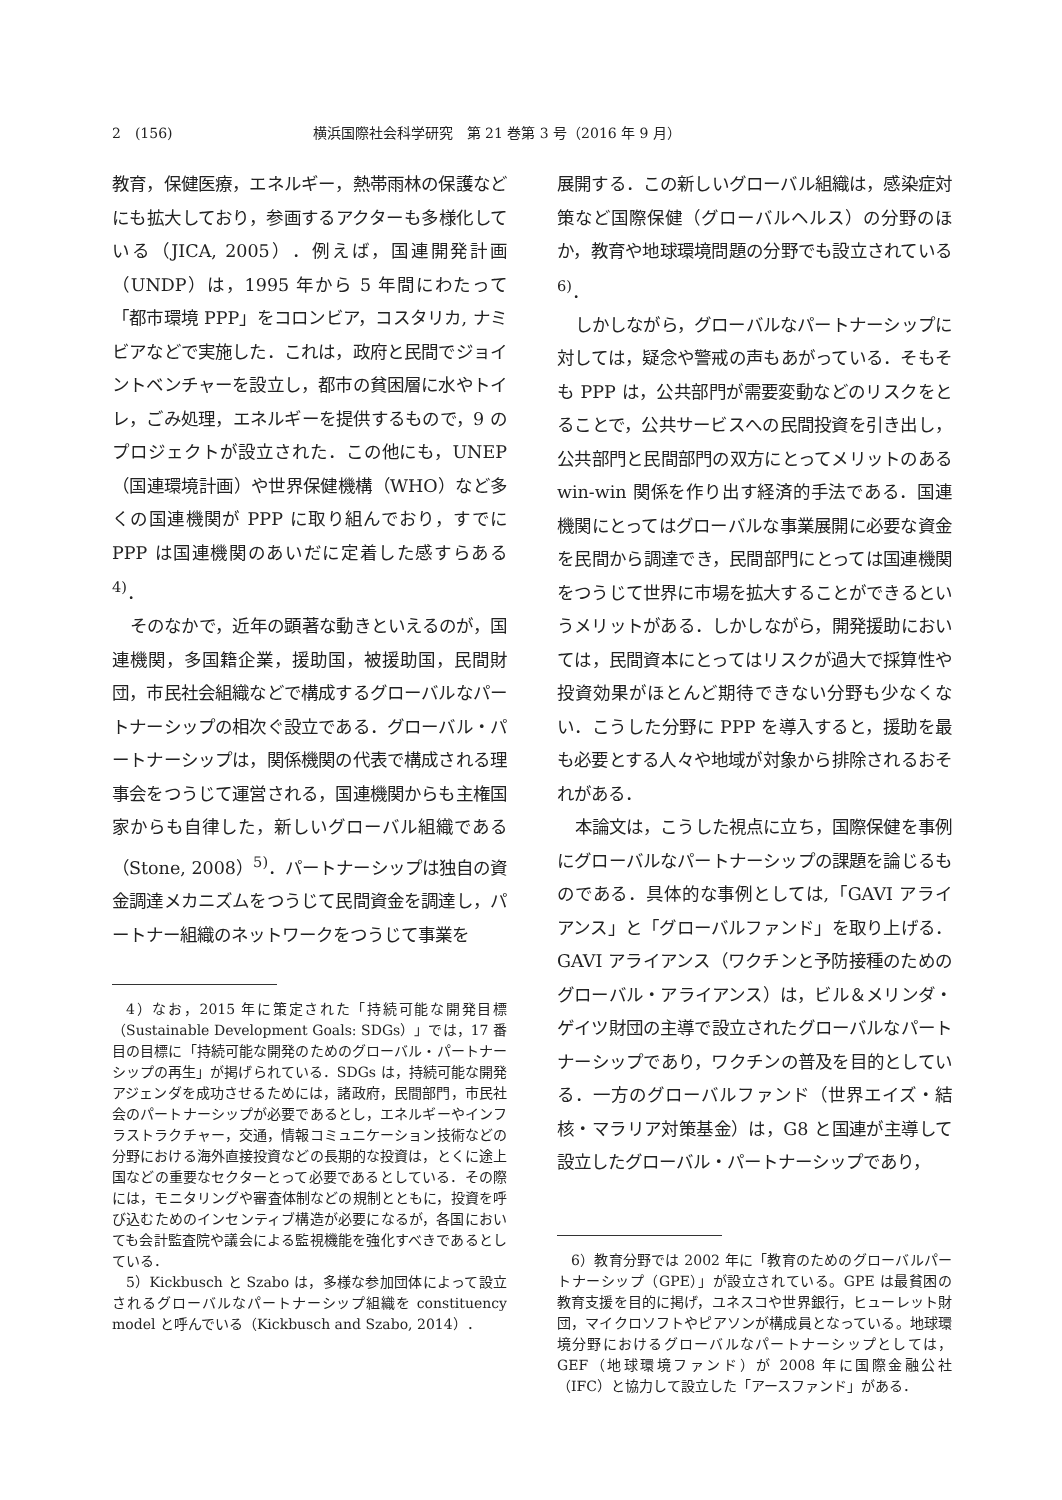2　(156) 横浜国際社会科学研究　第 21 巻第 3 号（2016 年 9 月）
教育，保健医療，エネルギー，熱帯雨林の保護などにも拡大しており，参画するアクターも多様化している（JICA, 2005）．例えば，国連開発計画（UNDP）は，1995 年から 5 年間にわたって「都市環境 PPP」をコロンビア，コスタリカ, ナミビアなどで実施した．これは，政府と民間でジョイントベンチャーを設立し，都市の貧困層に水やトイレ，ごみ処理，エネルギーを提供するもので，9 のプロジェクトが設立された．この他にも，UNEP（国連環境計画）や世界保健機構（WHO）など多くの国連機関が PPP に取り組んでおり，すでに PPP は国連機関のあいだに定着した感すらある<sup>4)</sup>．
そのなかで，近年の顕著な動きといえるのが，国連機関，多国籍企業，援助国，被援助国，民間財団，市民社会組織などで構成するグローバルなパートナーシップの相次ぐ設立である．グローバル・パートナーシップは，関係機関の代表で構成される理事会をつうじて運営される，国連機関からも主権国家からも自律した，新しいグローバル組織である（Stone, 2008）<sup>5)</sup>．パートナーシップは独自の資金調達メカニズムをつうじて民間資金を調達し，パートナー組織のネットワークをつうじて事業を
4）なお，2015 年に策定された「持続可能な開発目標（Sustainable Development Goals: SDGs）」では，17 番目の目標に「持続可能な開発のためのグローバル・パートナーシップの再生」が掲げられている．SDGs は，持続可能な開発アジェンダを成功させるためには，諸政府，民間部門，市民社会のパートナーシップが必要であるとし，エネルギーやインフラストラクチャー，交通，情報コミュニケーション技術などの分野における海外直接投資などの長期的な投資は，とくに途上国などの重要なセクターとって必要であるとしている．その際には，モニタリングや審査体制などの規制とともに，投資を呼び込むためのインセンティブ構造が必要になるが，各国においても会計監査院や議会による監視機能を強化すべきであるとしている．
5）Kickbusch と Szabo は，多様な参加団体によって設立されるグローバルなパートナーシップ組織を constituency model と呼んでいる（Kickbusch and Szabo, 2014）．
展開する．この新しいグローバル組織は，感染症対策など国際保健（グローバルヘルス）の分野のほか，教育や地球環境問題の分野でも設立されている<sup>6)</sup>．
しかしながら，グローバルなパートナーシップに対しては，疑念や警戒の声もあがっている．そもそも PPP は，公共部門が需要変動などのリスクをとることで，公共サービスへの民間投資を引き出し，公共部門と民間部門の双方にとってメリットのある win-win 関係を作り出す経済的手法である．国連機関にとってはグローバルな事業展開に必要な資金を民間から調達でき，民間部門にとっては国連機関をつうじて世界に市場を拡大することができるというメリットがある．しかしながら，開発援助においては，民間資本にとってはリスクが過大で採算性や投資効果がほとんど期待できない分野も少なくない．こうした分野に PPP を導入すると，援助を最も必要とする人々や地域が対象から排除されるおそれがある．
本論文は，こうした視点に立ち，国際保健を事例にグローバルなパートナーシップの課題を論じるものである．具体的な事例としては,「GAVI アライアンス」と「グローバルファンド」を取り上げる．GAVI アライアンス（ワクチンと予防接種のためのグローバル・アライアンス）は，ビル＆メリンダ・ゲイツ財団の主導で設立されたグローバルなパートナーシップであり，ワクチンの普及を目的としている．一方のグローバルファンド（世界エイズ・結核・マラリア対策基金）は，G8 と国連が主導して設立したグローバル・パートナーシップであり，
6）教育分野では 2002 年に「教育のためのグローバルパートナーシップ（GPE）」が設立されている。GPE は最貧困の教育支援を目的に掲げ，ユネスコや世界銀行，ヒューレット財団，マイクロソフトやピアソンが構成員となっている。地球環境分野におけるグローバルなパートナーシップとしては，GEF（地球環境ファンド）が 2008 年に国際金融公社（IFC）と協力して設立した「アースファンド」がある．